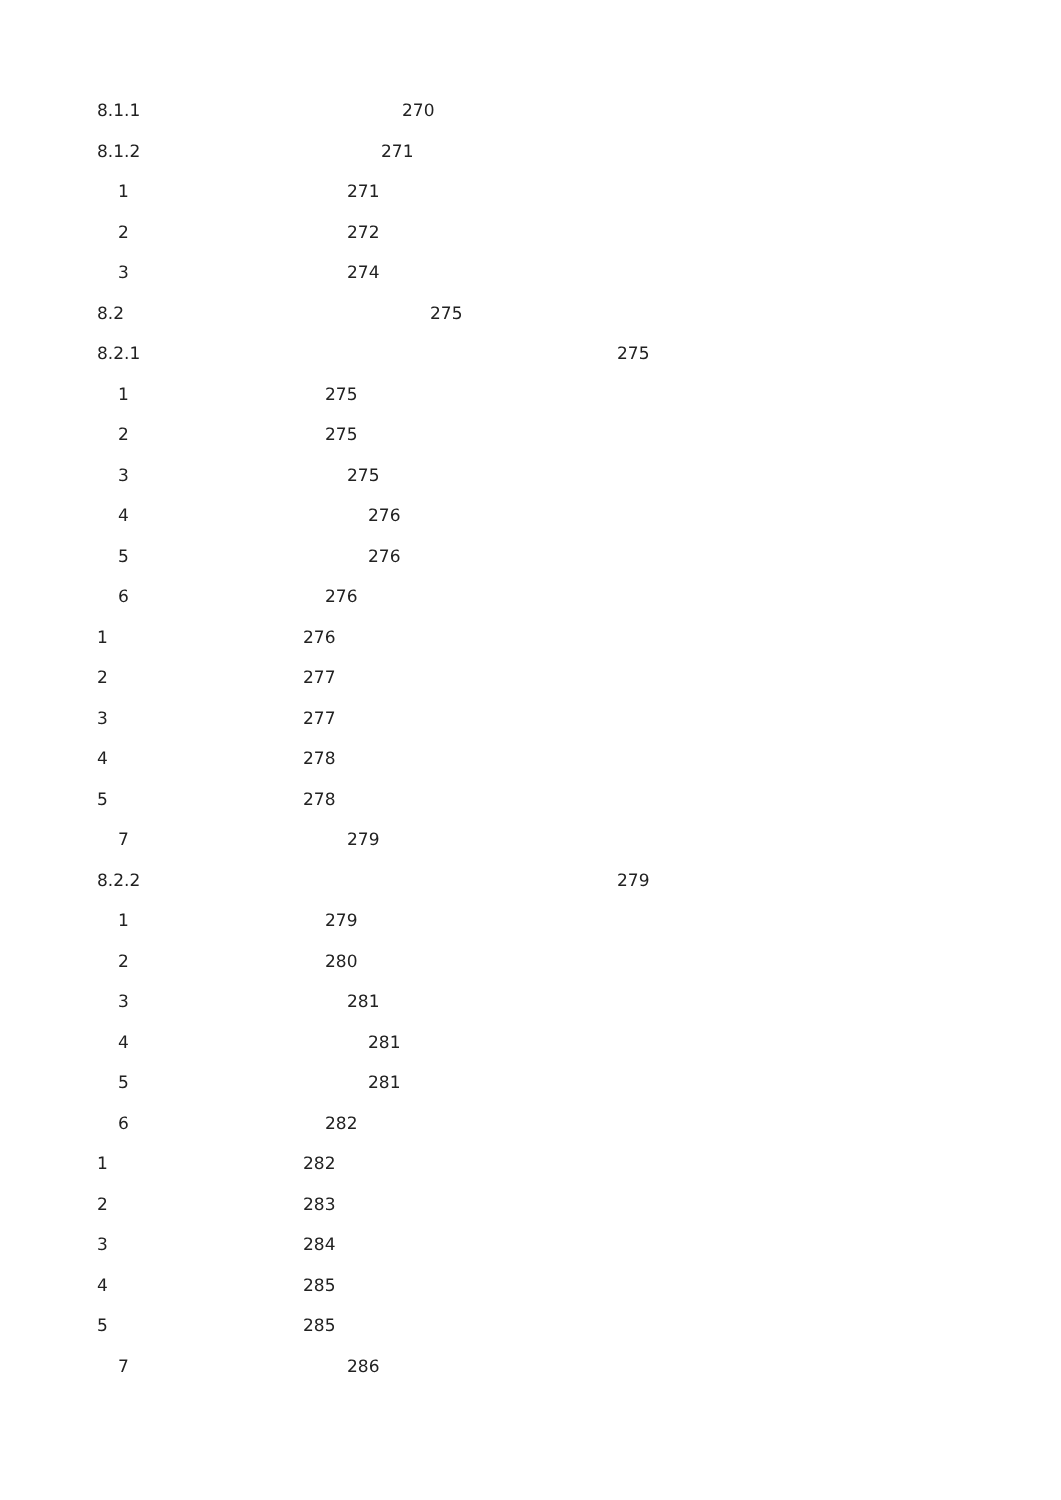8.1.1 270
8.1.2 271
1 271
2 272
3 274
8.2 275
8.2.1 275
1 275
2 275
3 275
4 276
5 276
6 276
1 276
2 277
3 277
4 278
5 278
7 279
8.2.2 279
1 279
2 280
3 281
4 281
5 281
6 282
1 282
2 283
3 284
4 285
5 285
7 286